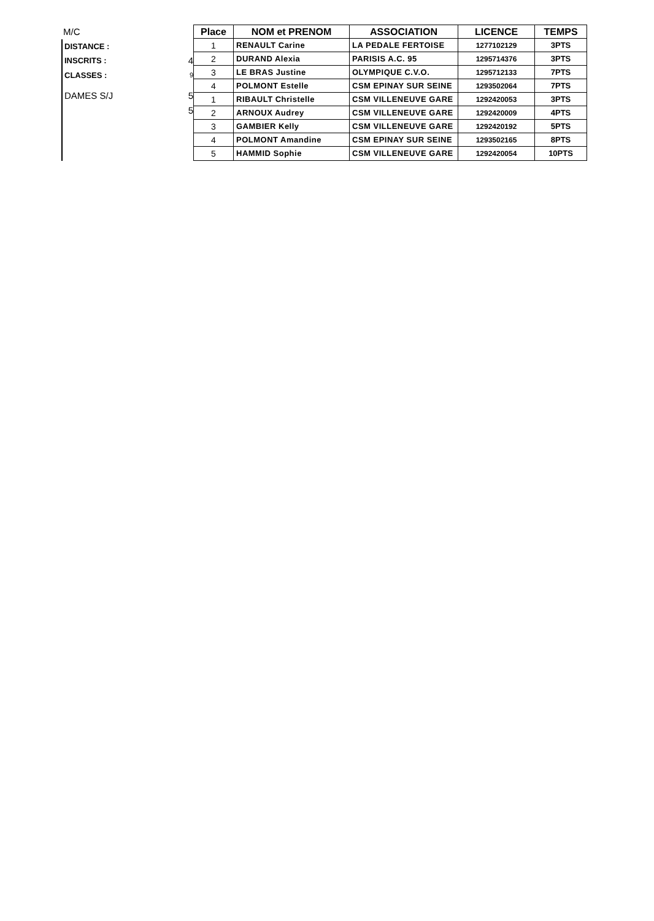M/C
DISTANCE :
INSCRITS : 4
CLASSES : 9
DAMES S/J 5
5
| Place | NOM et PRENOM | ASSOCIATION | LICENCE | TEMPS |
| --- | --- | --- | --- | --- |
| 1 | RENAULT Carine | LA PEDALE FERTOISE | 1277102129 | 3PTS |
| 2 | DURAND Alexia | PARISIS A.C. 95 | 1295714376 | 3PTS |
| 3 | LE BRAS Justine | OLYMPIQUE C.V.O. | 1295712133 | 7PTS |
| 4 | POLMONT Estelle | CSM EPINAY SUR SEINE | 1293502064 | 7PTS |
| 1 | RIBAULT Christelle | CSM VILLENEUVE GARE | 1292420053 | 3PTS |
| 2 | ARNOUX Audrey | CSM VILLENEUVE GARE | 1292420009 | 4PTS |
| 3 | GAMBIER Kelly | CSM VILLENEUVE GARE | 1292420192 | 5PTS |
| 4 | POLMONT Amandine | CSM EPINAY SUR SEINE | 1293502165 | 8PTS |
| 5 | HAMMID Sophie | CSM VILLENEUVE GARE | 1292420054 | 10PTS |